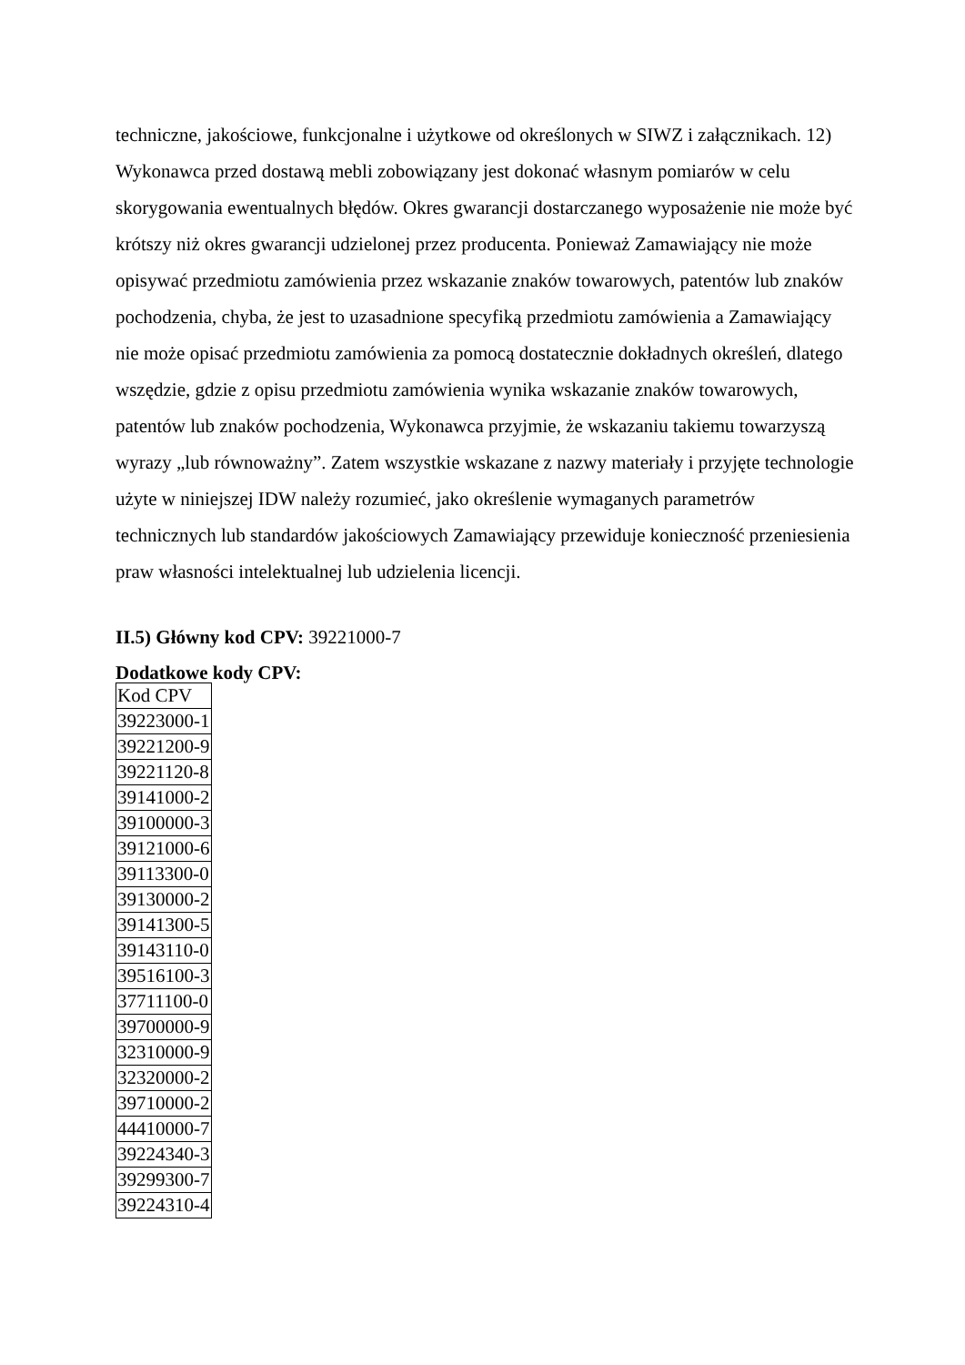techniczne, jakościowe, funkcjonalne i użytkowe od określonych w SIWZ i załącznikach. 12) Wykonawca przed dostawą mebli zobowiązany jest dokonać własnym pomiarów w celu skorygowania ewentualnych błędów. Okres gwarancji dostarczanego wyposażenie nie może być krótszy niż okres gwarancji udzielonej przez producenta. Ponieważ Zamawiający nie może opisywać przedmiotu zamówienia przez wskazanie znaków towarowych, patentów lub znaków pochodzenia, chyba, że jest to uzasadnione specyfiką przedmiotu zamówienia a Zamawiający nie może opisać przedmiotu zamówienia za pomocą dostatecznie dokładnych określeń, dlatego wszędzie, gdzie z opisu przedmiotu zamówienia wynika wskazanie znaków towarowych, patentów lub znaków pochodzenia, Wykonawca przyjmie, że wskazaniu takiemu towarzyszą wyrazy „lub równoważny”. Zatem wszystkie wskazane z nazwy materiały i przyjęte technologie użyte w niniejszej IDW należy rozumieć, jako określenie wymaganych parametrów technicznych lub standardów jakościowych Zamawiający przewiduje konieczność przeniesienia praw własności intelektualnej lub udzielenia licencji.
II.5) Główny kod CPV: 39221000-7
Dodatkowe kody CPV:
| Kod CPV |
| 39223000-1 |
| 39221200-9 |
| 39221120-8 |
| 39141000-2 |
| 39100000-3 |
| 39121000-6 |
| 39113300-0 |
| 39130000-2 |
| 39141300-5 |
| 39143110-0 |
| 39516100-3 |
| 37711100-0 |
| 39700000-9 |
| 32310000-9 |
| 32320000-2 |
| 39710000-2 |
| 44410000-7 |
| 39224340-3 |
| 39299300-7 |
| 39224310-4 |